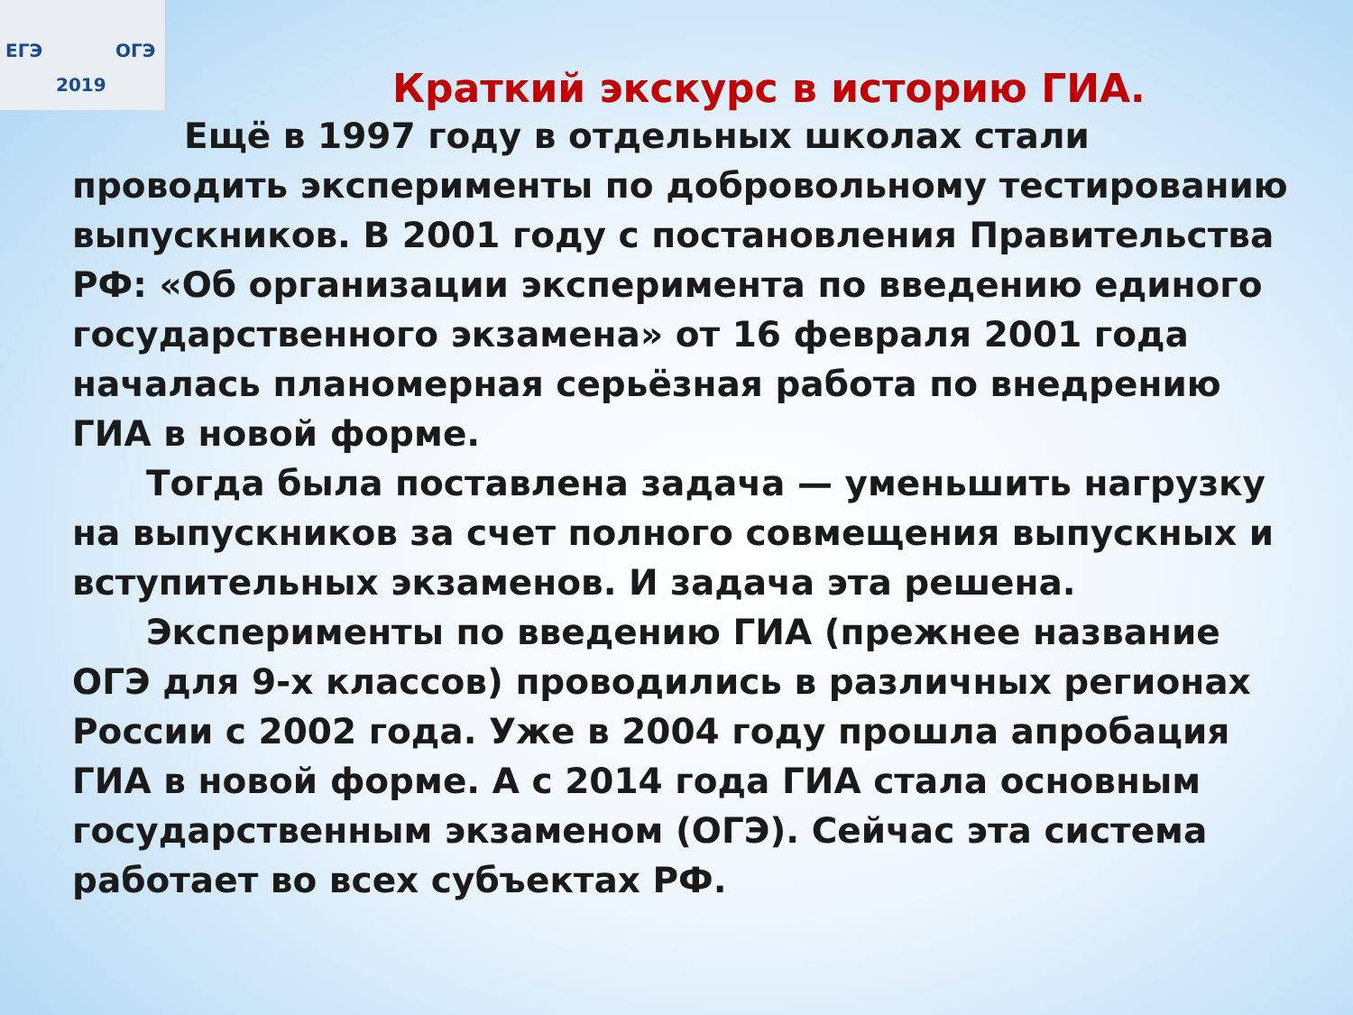ЕГЭ ОГЭ
2019
Краткий экскурс в историю ГИА.
Ещё в 1997 году в отдельных школах стали проводить эксперименты по добровольному тестированию выпускников. В 2001 году с постановления Правительства РФ: «Об организации эксперимента по введению единого государственного экзамена» от 16 февраля 2001 года началась планомерная серьёзная работа по внедрению ГИА в новой форме.
Тогда была поставлена задача — уменьшить нагрузку на выпускников за счет полного совмещения выпускных и вступительных экзаменов. И задача эта решена.
Эксперименты по введению ГИА (прежнее название ОГЭ для 9-х классов) проводились в различных регионах России с 2002 года. Уже в 2004 году прошла апробация ГИА в новой форме. А с 2014 года ГИА стала основным государственным экзаменом (ОГЭ). Сейчас эта система работает во всех субъектах РФ.